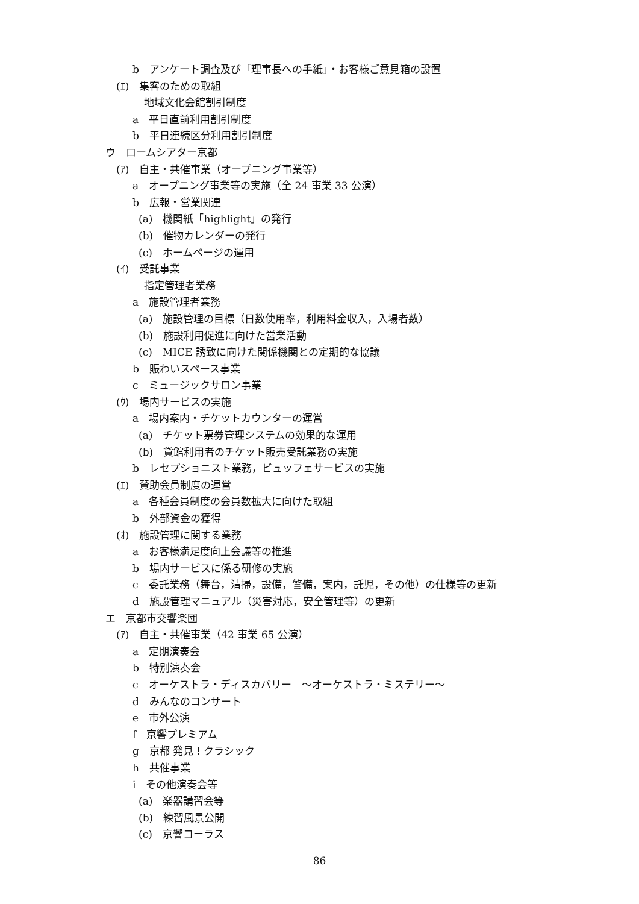b　アンケート調査及び「理事長への手紙」・お客様ご意見箱の設置
(ｴ)　集客のための取組
地域文化会館割引制度
a　平日直前利用割引制度
b　平日連続区分利用割引制度
ウ　ロームシアター京都
(ｱ)　自主・共催事業（オープニング事業等）
a　オープニング事業等の実施（全 24 事業 33 公演）
b　広報・営業関連
(a)　機関紙「highlight」の発行
(b)　催物カレンダーの発行
(c)　ホームページの運用
(ｲ)　受託事業
指定管理者業務
a　施設管理者業務
(a)　施設管理の目標（日数使用率，利用料金収入，入場者数）
(b)　施設利用促進に向けた営業活動
(c)　MICE 誘致に向けた関係機関との定期的な協議
b　賑わいスペース事業
c　ミュージックサロン事業
(ｳ)　場内サービスの実施
a　場内案内・チケットカウンターの運営
(a)　チケット票券管理システムの効果的な運用
(b)　貸館利用者のチケット販売受託業務の実施
b　レセプショニスト業務，ビュッフェサービスの実施
(ｴ)　賛助会員制度の運営
a　各種会員制度の会員数拡大に向けた取組
b　外部資金の獲得
(ｵ)　施設管理に関する業務
a　お客様満足度向上会議等の推進
b　場内サービスに係る研修の実施
c　委託業務（舞台，清掃，設備，警備，案内，託児，その他）の仕様等の更新
d　施設管理マニュアル（災害対応，安全管理等）の更新
エ　京都市交響楽団
(ｱ)　自主・共催事業（42 事業 65 公演）
a　定期演奏会
b　特別演奏会
c　オーケストラ・ディスカバリー　～オーケストラ・ミステリー～
d　みんなのコンサート
e　市外公演
f　京響プレミアム
g　京都 発見！クラシック
h　共催事業
i　その他演奏会等
(a)　楽器講習会等
(b)　練習風景公開
(c)　京響コーラス
86